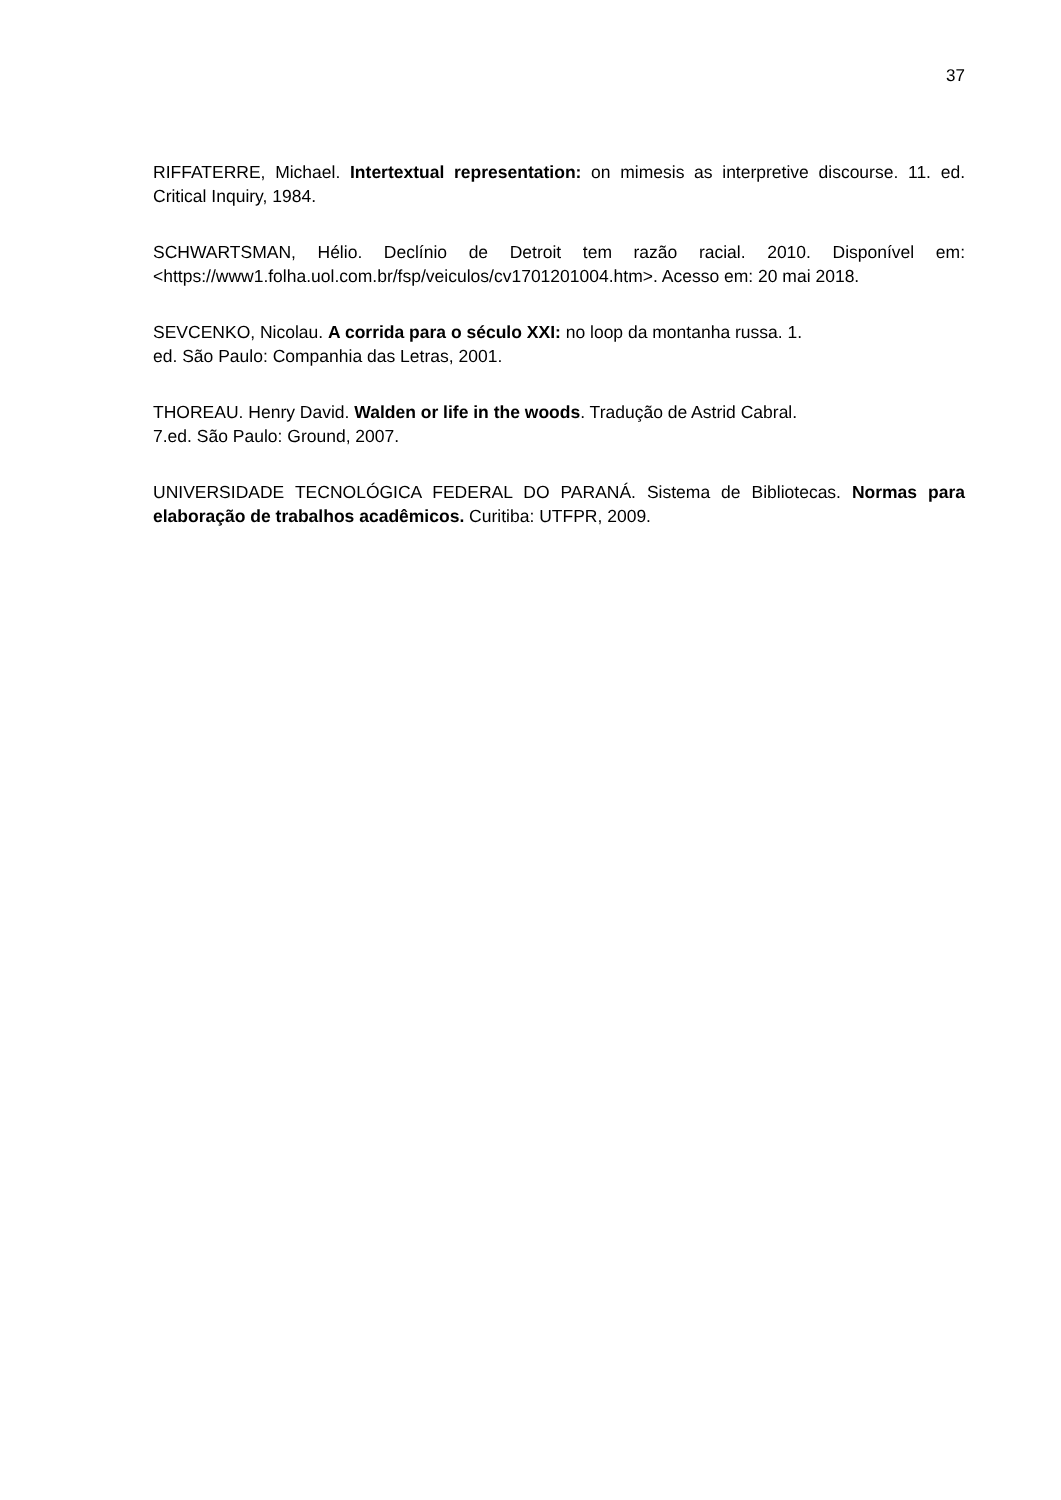37
RIFFATERRE, Michael. Intertextual representation: on mimesis as interpretive discourse. 11. ed. Critical Inquiry, 1984.
SCHWARTSMAN, Hélio. Declínio de Detroit tem razão racial. 2010. Disponível em: <https://www1.folha.uol.com.br/fsp/veiculos/cv1701201004.htm>. Acesso em: 20 mai 2018.
SEVCENKO, Nicolau. A corrida para o século XXI: no loop da montanha russa. 1.
ed. São Paulo: Companhia das Letras, 2001.
THOREAU. Henry David. Walden or life in the woods. Tradução de Astrid Cabral.
7.ed. São Paulo: Ground, 2007.
UNIVERSIDADE TECNOLÓGICA FEDERAL DO PARANÁ. Sistema de Bibliotecas. Normas para elaboração de trabalhos acadêmicos. Curitiba: UTFPR, 2009.